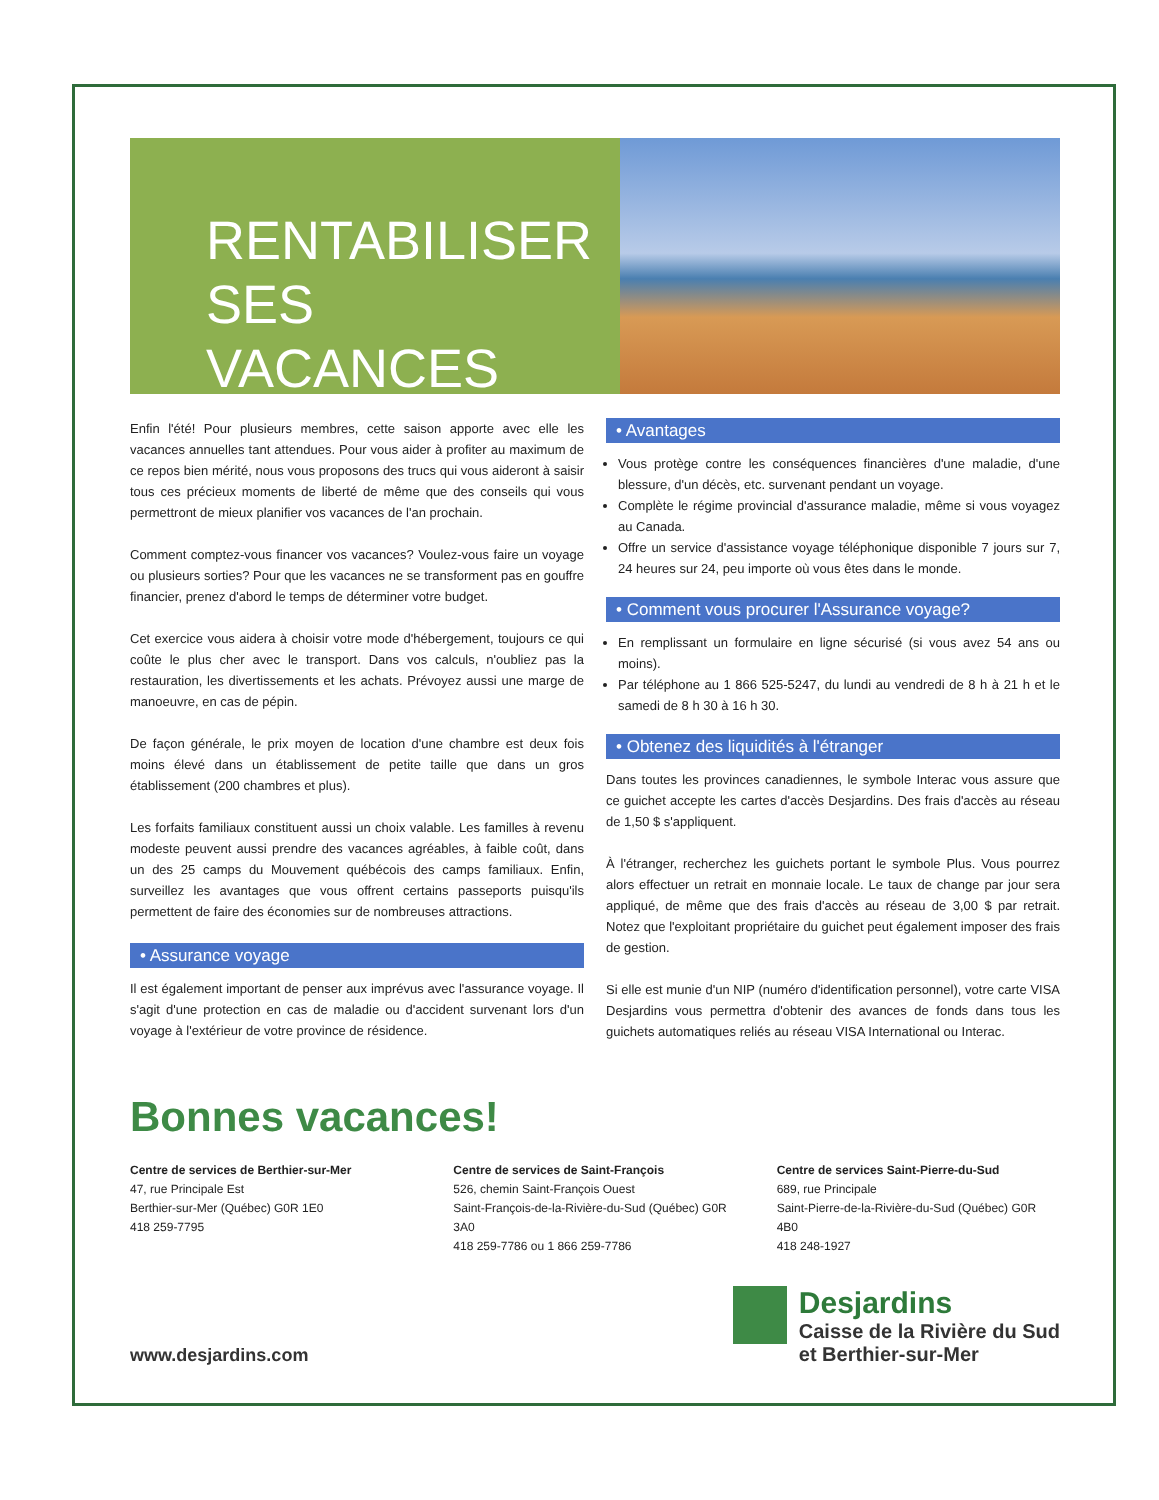RENTABILISER
SES VACANCES
Enfin l'été! Pour plusieurs membres, cette saison apporte avec elle les vacances annuelles tant attendues. Pour vous aider à profiter au maximum de ce repos bien mérité, nous vous proposons des trucs qui vous aideront à saisir tous ces précieux moments de liberté de même que des conseils qui vous permettront de mieux planifier vos vacances de l'an prochain.
Comment comptez-vous financer vos vacances? Voulez-vous faire un voyage ou plusieurs sorties? Pour que les vacances ne se transforment pas en gouffre financier, prenez d'abord le temps de déterminer votre budget.
Cet exercice vous aidera à choisir votre mode d'hébergement, toujours ce qui coûte le plus cher avec le transport. Dans vos calculs, n'oubliez pas la restauration, les divertissements et les achats. Prévoyez aussi une marge de manoeuvre, en cas de pépin.
De façon générale, le prix moyen de location d'une chambre est deux fois moins élevé dans un établissement de petite taille que dans un gros établissement (200 chambres et plus).
Les forfaits familiaux constituent aussi un choix valable. Les familles à revenu modeste peuvent aussi prendre des vacances agréables, à faible coût, dans un des 25 camps du Mouvement québécois des camps familiaux. Enfin, surveillez les avantages que vous offrent certains passeports puisqu'ils permettent de faire des économies sur de nombreuses attractions.
• Assurance voyage
Il est également important de penser aux imprévus avec l'assurance voyage. Il s'agit d'une protection en cas de maladie ou d'accident survenant lors d'un voyage à l'extérieur de votre province de résidence.
• Avantages
Vous protège contre les conséquences financières d'une maladie, d'une blessure, d'un décès, etc. survenant pendant un voyage.
Complète le régime provincial d'assurance maladie, même si vous voyagez au Canada.
Offre un service d'assistance voyage téléphonique disponible 7 jours sur 7, 24 heures sur 24, peu importe où vous êtes dans le monde.
• Comment vous procurer l'Assurance voyage?
En remplissant un formulaire en ligne sécurisé (si vous avez 54 ans ou moins).
Par téléphone au 1 866 525-5247, du lundi au vendredi de 8 h à 21 h et le samedi de 8 h 30 à 16 h 30.
• Obtenez des liquidités à l'étranger
Dans toutes les provinces canadiennes, le symbole Interac vous assure que ce guichet accepte les cartes d'accès Desjardins. Des frais d'accès au réseau de 1,50 $ s'appliquent.
À l'étranger, recherchez les guichets portant le symbole Plus. Vous pourrez alors effectuer un retrait en monnaie locale. Le taux de change par jour sera appliqué, de même que des frais d'accès au réseau de 3,00 $ par retrait. Notez que l'exploitant propriétaire du guichet peut également imposer des frais de gestion.
Si elle est munie d'un NIP (numéro d'identification personnel), votre carte VISA Desjardins vous permettra d'obtenir des avances de fonds dans tous les guichets automatiques reliés au réseau VISA International ou Interac.
Bonnes vacances!
Centre de services de Berthier-sur-Mer
47, rue Principale Est
Berthier-sur-Mer (Québec) G0R 1E0
418 259-7795
Centre de services de Saint-François
526, chemin Saint-François Ouest
Saint-François-de-la-Rivière-du-Sud (Québec) G0R 3A0
418 259-7786 ou 1 866 259-7786
Centre de services Saint-Pierre-du-Sud
689, rue Principale
Saint-Pierre-de-la-Rivière-du-Sud (Québec) G0R 4B0
418 248-1927
www.desjardins.com
Desjardins
Caisse de la Rivière du Sud
et Berthier-sur-Mer